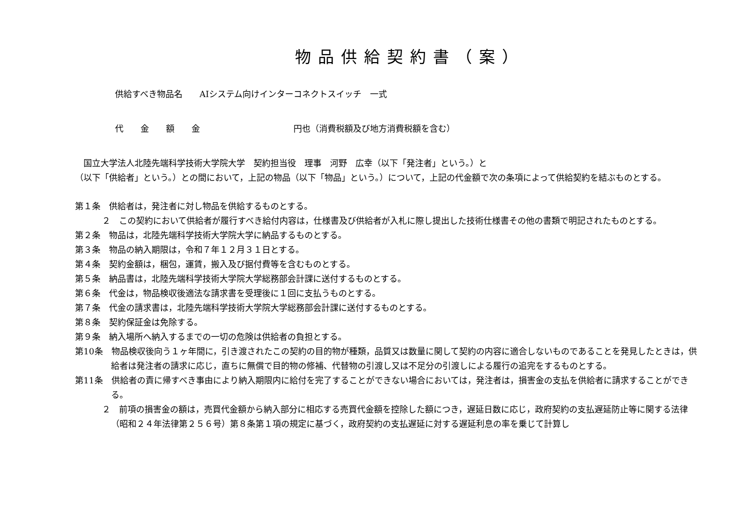物品供給契約書（案）
供給すべき物品名　　AIシステム向けインターコネクトスイッチ　一式
代　　金　　額　　金　　　　　　　　　　　円也（消費税額及び地方消費税額を含む）
　国立大学法人北陸先端科学技術大学院大学　契約担当役　理事　河野　広幸（以下「発注者」という。）と
（以下「供給者」という。）との間において，上記の物品（以下「物品」という。）について，上記の代金額で次の条項によって供給契約を結ぶものとする。
第１条　供給者は，発注者に対し物品を供給するものとする。
２　この契約において供給者が履行すべき給付内容は，仕様書及び供給者が入札に際し提出した技術仕様書その他の書類で明記されたものとする。
第２条　物品は，北陸先端科学技術大学院大学に納品するものとする。
第３条　物品の納入期限は，令和７年１２月３１日とする。
第４条　契約金額は，梱包，運賃，搬入及び据付費等を含むものとする。
第５条　納品書は，北陸先端科学技術大学院大学総務部会計課に送付するものとする。
第６条　代金は，物品検収後適法な請求書を受理後に１回に支払うものとする。
第７条　代金の請求書は，北陸先端科学技術大学院大学総務部会計課に送付するものとする。
第８条　契約保証金は免除する。
第９条　納入場所へ納入するまでの一切の危険は供給者の負担とする。
第10条　物品検収後向う１ヶ年間に，引き渡されたこの契約の目的物が種類，品質又は数量に関して契約の内容に適合しないものであることを発見したときは，供給者は発注者の請求に応じ，直ちに無償で目的物の修補、代替物の引渡し又は不足分の引渡しによる履行の追完をするものとする。
第11条　供給者の責に帰すべき事由により納入期限内に給付を完了することができない場合においては，発注者は，損害金の支払を供給者に請求することができる。
２　前項の損害金の額は，売買代金額から納入部分に相応する売買代金額を控除した額につき，遅延日数に応じ，政府契約の支払遅延防止等に関する法律（昭和２４年法律第２５６号）第８条第１項の規定に基づく，政府契約の支払遅延に対する遅延利息の率を乗じて計算し